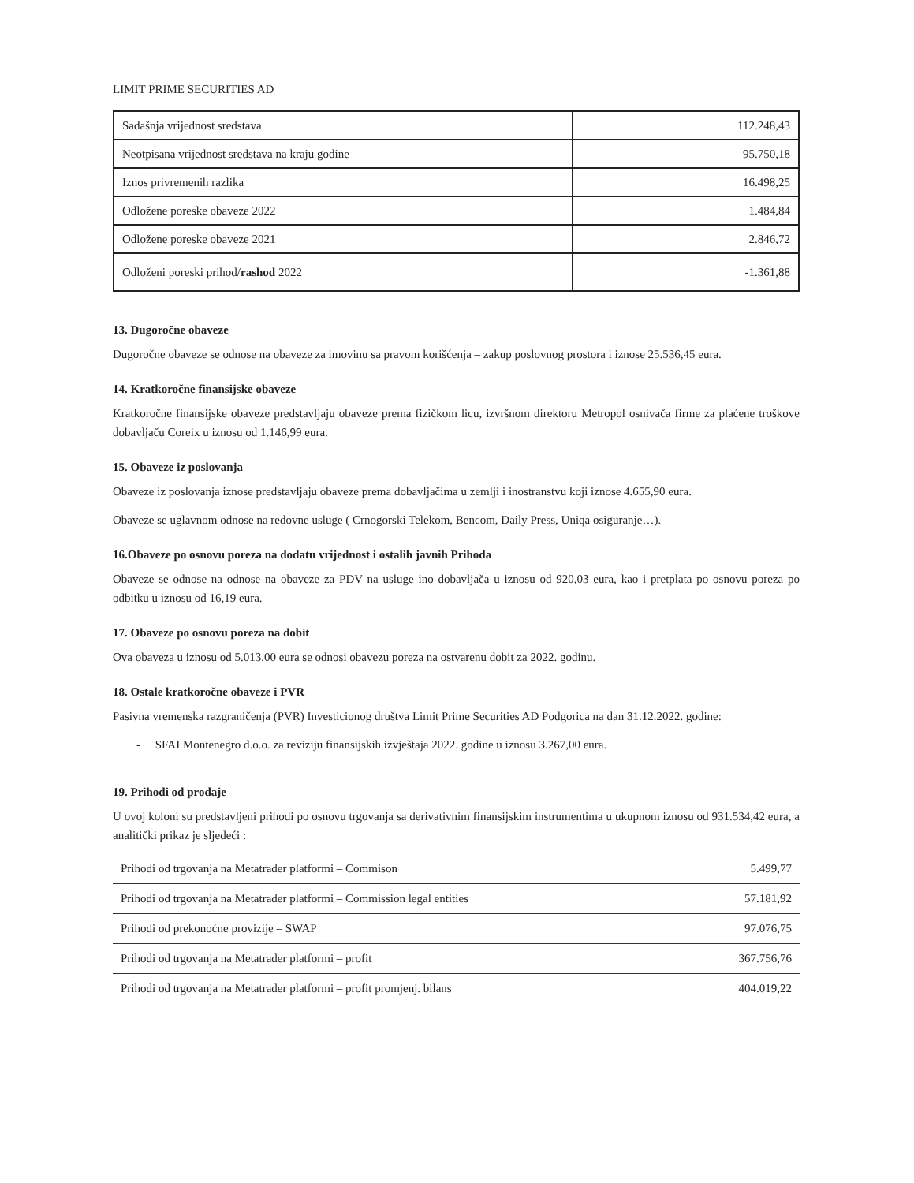LIMIT PRIME SECURITIES AD
| Sadašnja vrijednost sredstava | 112.248,43 |
| Neotpisana vrijednost sredstava na kraju godine | 95.750,18 |
| Iznos privremenih razlika | 16.498,25 |
| Odložene poreske obaveze 2022 | 1.484,84 |
| Odložene poreske obaveze 2021 | 2.846,72 |
| Odloženi poreski prihod/ rashod 2022 | -1.361,88 |
13. Dugoročne obaveze
Dugoročne obaveze se odnose na obaveze za imovinu sa pravom korišćenja – zakup poslovnog prostora i iznose 25.536,45 eura.
14. Kratkoročne finansijske obaveze
Kratkoročne finansijske obaveze predstavljaju obaveze prema fizičkom licu, izvršnom direktoru Metropol osnivača firme za plaćene troškove dobavljaču Coreix u iznosu od 1.146,99 eura.
15. Obaveze iz poslovanja
Obaveze iz poslovanja iznose predstavljaju obaveze prema dobavljačima u zemlji i inostranstvu koji iznose 4.655,90 eura.
Obaveze se uglavnom odnose na redovne usluge ( Crnogorski Telekom, Bencom, Daily Press, Uniqa osiguranje…).
16.Obaveze po osnovu poreza na dodatu vrijednost i ostalih javnih Prihoda
Obaveze se odnose na odnose na obaveze za PDV na usluge ino dobavljača u iznosu od 920,03 eura, kao i pretplata po osnovu poreza po odbitku u iznosu od 16,19 eura.
17. Obaveze po osnovu poreza na dobit
Ova obaveza u iznosu od 5.013,00 eura se odnosi obavezu poreza na ostvarenu dobit za 2022. godinu.
18. Ostale kratkoročne obaveze i PVR
Pasivna vremenska razgraničenja (PVR) Investicionog društva Limit Prime Securities AD Podgorica na dan 31.12.2022. godine:
- SFAI Montenegro d.o.o. za reviziju finansijskih izvještaja 2022. godine u iznosu 3.267,00 eura.
19. Prihodi od prodaje
U ovoj koloni su predstavljeni prihodi po osnovu trgovanja sa derivativnim finansijskim instrumentima u ukupnom iznosu od 931.534,42 eura, a analitički prikaz je sljedeći :
| Prihodi od trgovanja na Metatrader platformi – Commison | 5.499,77 |
| Prihodi od trgovanja na Metatrader platformi – Commission legal entities | 57.181,92 |
| Prihodi od prekonoćne provizije – SWAP | 97.076,75 |
| Prihodi od trgovanja na Metatrader platformi – profit | 367.756,76 |
| Prihodi od trgovanja na Metatrader platformi – profit promjenj. bilans | 404.019,22 |